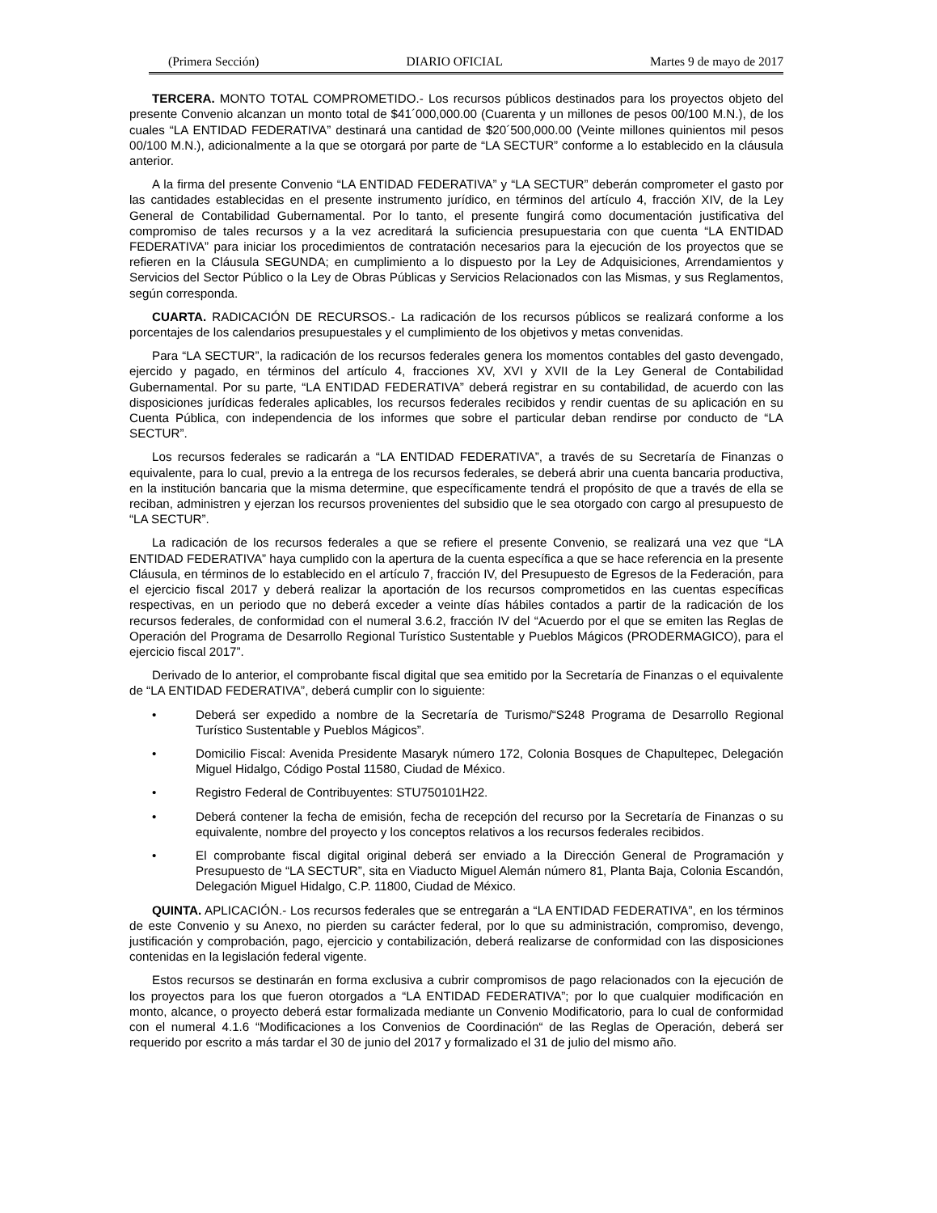(Primera Sección) DIARIO OFICIAL Martes 9 de mayo de 2017
TERCERA. MONTO TOTAL COMPROMETIDO.- Los recursos públicos destinados para los proyectos objeto del presente Convenio alcanzan un monto total de $41´000,000.00 (Cuarenta y un millones de pesos 00/100 M.N.), de los cuales “LA ENTIDAD FEDERATIVA” destinará una cantidad de $20´500,000.00 (Veinte millones quinientos mil pesos 00/100 M.N.), adicionalmente a la que se otorgará por parte de “LA SECTUR” conforme a lo establecido en la cláusula anterior.
A la firma del presente Convenio “LA ENTIDAD FEDERATIVA” y “LA SECTUR” deberán comprometer el gasto por las cantidades establecidas en el presente instrumento jurídico, en términos del artículo 4, fracción XIV, de la Ley General de Contabilidad Gubernamental. Por lo tanto, el presente fungirá como documentación justificativa del compromiso de tales recursos y a la vez acreditará la suficiencia presupuestaria con que cuenta “LA ENTIDAD FEDERATIVA” para iniciar los procedimientos de contratación necesarios para la ejecución de los proyectos que se refieren en la Cláusula SEGUNDA; en cumplimiento a lo dispuesto por la Ley de Adquisiciones, Arrendamientos y Servicios del Sector Público o la Ley de Obras Públicas y Servicios Relacionados con las Mismas, y sus Reglamentos, según corresponda.
CUARTA. RADICACIÓN DE RECURSOS.- La radicación de los recursos públicos se realizará conforme a los porcentajes de los calendarios presupuestales y el cumplimiento de los objetivos y metas convenidas.
Para “LA SECTUR”, la radicación de los recursos federales genera los momentos contables del gasto devengado, ejercido y pagado, en términos del artículo 4, fracciones XV, XVI y XVII de la Ley General de Contabilidad Gubernamental. Por su parte, “LA ENTIDAD FEDERATIVA” deberá registrar en su contabilidad, de acuerdo con las disposiciones jurídicas federales aplicables, los recursos federales recibidos y rendir cuentas de su aplicación en su Cuenta Pública, con independencia de los informes que sobre el particular deban rendirse por conducto de “LA SECTUR”.
Los recursos federales se radicarán a “LA ENTIDAD FEDERATIVA”, a través de su Secretaría de Finanzas o equivalente, para lo cual, previo a la entrega de los recursos federales, se deberá abrir una cuenta bancaria productiva, en la institución bancaria que la misma determine, que específicamente tendrá el propósito de que a través de ella se reciban, administren y ejerzan los recursos provenientes del subsidio que le sea otorgado con cargo al presupuesto de “LA SECTUR”.
La radicación de los recursos federales a que se refiere el presente Convenio, se realizará una vez que “LA ENTIDAD FEDERATIVA” haya cumplido con la apertura de la cuenta específica a que se hace referencia en la presente Cláusula, en términos de lo establecido en el artículo 7, fracción IV, del Presupuesto de Egresos de la Federación, para el ejercicio fiscal 2017 y deberá realizar la aportación de los recursos comprometidos en las cuentas específicas respectivas, en un periodo que no deberá exceder a veinte días hábiles contados a partir de la radicación de los recursos federales, de conformidad con el numeral 3.6.2, fracción IV del “Acuerdo por el que se emiten las Reglas de Operación del Programa de Desarrollo Regional Turístico Sustentable y Pueblos Mágicos (PRODERMAGICO), para el ejercicio fiscal 2017”.
Derivado de lo anterior, el comprobante fiscal digital que sea emitido por la Secretaría de Finanzas o el equivalente de “LA ENTIDAD FEDERATIVA”, deberá cumplir con lo siguiente:
• Deberá ser expedido a nombre de la Secretaría de Turismo/“S248 Programa de Desarrollo Regional Turístico Sustentable y Pueblos Mágicos”.
• Domicilio Fiscal: Avenida Presidente Masaryk número 172, Colonia Bosques de Chapultepec, Delegación Miguel Hidalgo, Código Postal 11580, Ciudad de México.
• Registro Federal de Contribuyentes: STU750101H22.
• Deberá contener la fecha de emisión, fecha de recepción del recurso por la Secretaría de Finanzas o su equivalente, nombre del proyecto y los conceptos relativos a los recursos federales recibidos.
• El comprobante fiscal digital original deberá ser enviado a la Dirección General de Programación y Presupuesto de “LA SECTUR”, sita en Viaducto Miguel Alemán número 81, Planta Baja, Colonia Escandón, Delegación Miguel Hidalgo, C.P. 11800, Ciudad de México.
QUINTA. APLICACIÓN.- Los recursos federales que se entregarán a “LA ENTIDAD FEDERATIVA”, en los términos de este Convenio y su Anexo, no pierden su carácter federal, por lo que su administración, compromiso, devengo, justificación y comprobación, pago, ejercicio y contabilización, deberá realizarse de conformidad con las disposiciones contenidas en la legislación federal vigente.
Estos recursos se destinarán en forma exclusiva a cubrir compromisos de pago relacionados con la ejecución de los proyectos para los que fueron otorgados a “LA ENTIDAD FEDERATIVA”; por lo que cualquier modificación en monto, alcance, o proyecto deberá estar formalizada mediante un Convenio Modificatorio, para lo cual de conformidad con el numeral 4.1.6 “Modificaciones a los Convenios de Coordinación“ de las Reglas de Operación, deberá ser requerido por escrito a más tardar el 30 de junio del 2017 y formalizado el 31 de julio del mismo año.